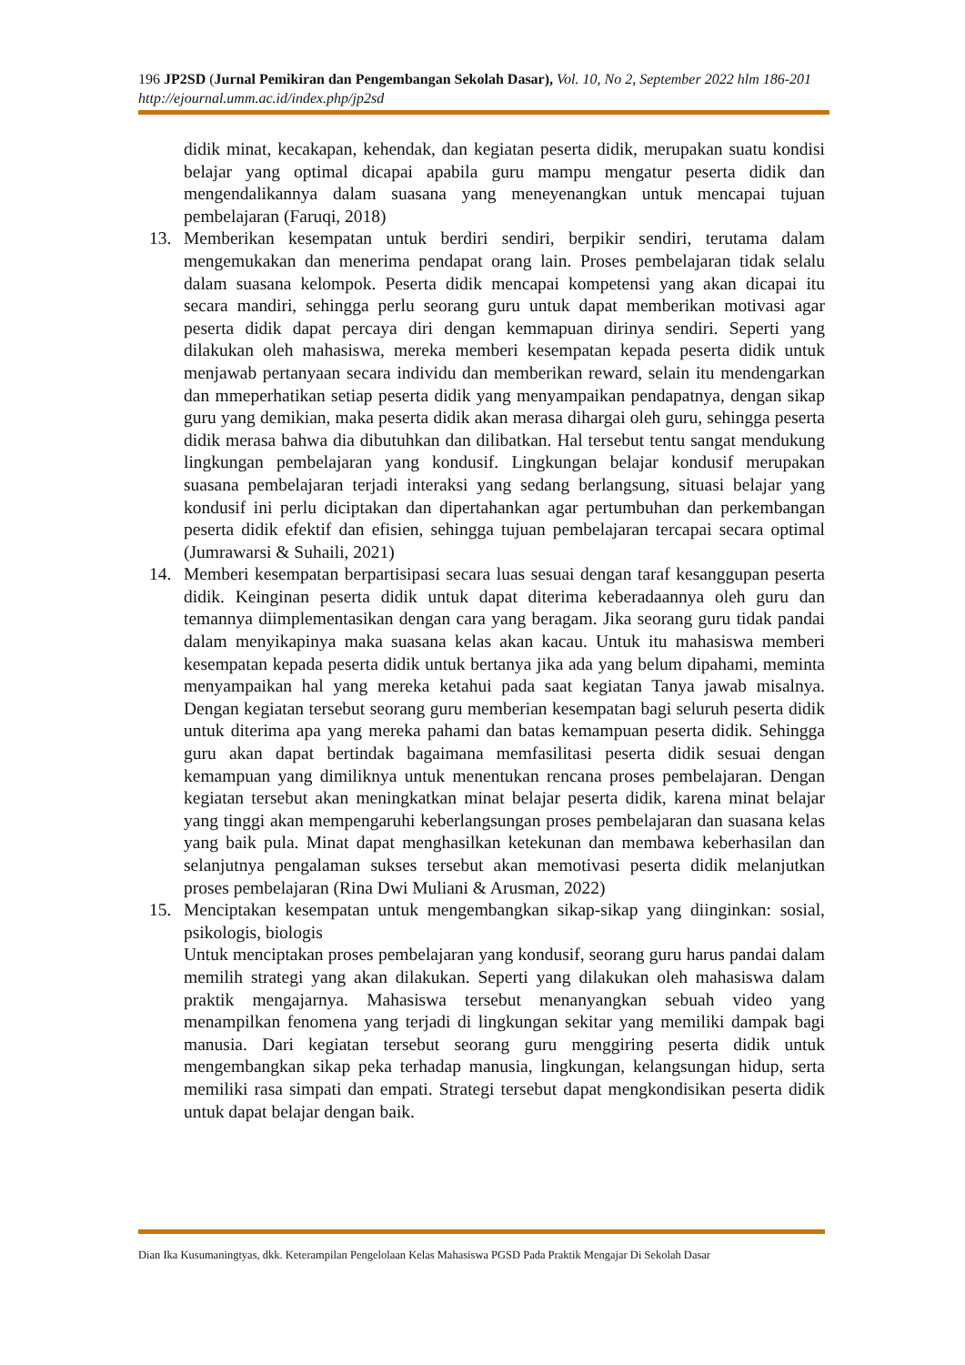196 JP2SD (Jurnal Pemikiran dan Pengembangan Sekolah Dasar), Vol. 10, No 2, September 2022 hlm 186-201
http://ejournal.umm.ac.id/index.php/jp2sd
didik minat, kecakapan, kehendak, dan kegiatan peserta didik, merupakan suatu kondisi belajar yang optimal dicapai apabila guru mampu mengatur peserta didik dan mengendalikannya dalam suasana yang meneyenangkan untuk mencapai tujuan pembelajaran (Faruqi, 2018)
13. Memberikan kesempatan untuk berdiri sendiri, berpikir sendiri, terutama dalam mengemukakan dan menerima pendapat orang lain. Proses pembelajaran tidak selalu dalam suasana kelompok. Peserta didik mencapai kompetensi yang akan dicapai itu secara mandiri, sehingga perlu seorang guru untuk dapat memberikan motivasi agar peserta didik dapat percaya diri dengan kemmapuan dirinya sendiri. Seperti yang dilakukan oleh mahasiswa, mereka memberi kesempatan kepada peserta didik untuk menjawab pertanyaan secara individu dan memberikan reward, selain itu mendengarkan dan mmeperhatikan setiap peserta didik yang menyampaikan pendapatnya, dengan sikap guru yang demikian, maka peserta didik akan merasa dihargai oleh guru, sehingga peserta didik merasa bahwa dia dibutuhkan dan dilibatkan. Hal tersebut tentu sangat mendukung lingkungan pembelajaran yang kondusif. Lingkungan belajar kondusif merupakan suasana pembelajaran terjadi interaksi yang sedang berlangsung, situasi belajar yang kondusif ini perlu diciptakan dan dipertahankan agar pertumbuhan dan perkembangan peserta didik efektif dan efisien, sehingga tujuan pembelajaran tercapai secara optimal (Jumrawarsi & Suhaili, 2021)
14. Memberi kesempatan berpartisipasi secara luas sesuai dengan taraf kesanggupan peserta didik. Keinginan peserta didik untuk dapat diterima keberadaannya oleh guru dan temannya diimplementasikan dengan cara yang beragam. Jika seorang guru tidak pandai dalam menyikapinya maka suasana kelas akan kacau. Untuk itu mahasiswa memberi kesempatan kepada peserta didik untuk bertanya jika ada yang belum dipahami, meminta menyampaikan hal yang mereka ketahui pada saat kegiatan Tanya jawab misalnya. Dengan kegiatan tersebut seorang guru memberian kesempatan bagi seluruh peserta didik untuk diterima apa yang mereka pahami dan batas kemampuan peserta didik. Sehingga guru akan dapat bertindak bagaimana memfasilitasi peserta didik sesuai dengan kemampuan yang dimiliknya untuk menentukan rencana proses pembelajaran. Dengan kegiatan tersebut akan meningkatkan minat belajar peserta didik, karena minat belajar yang tinggi akan mempengaruhi keberlangsungan proses pembelajaran dan suasana kelas yang baik pula. Minat dapat menghasilkan ketekunan dan membawa keberhasilan dan selanjutnya pengalaman sukses tersebut akan memotivasi peserta didik melanjutkan proses pembelajaran (Rina Dwi Muliani & Arusman, 2022)
15. Menciptakan kesempatan untuk mengembangkan sikap-sikap yang diinginkan: sosial, psikologis, biologis
Untuk menciptakan proses pembelajaran yang kondusif, seorang guru harus pandai dalam memilih strategi yang akan dilakukan. Seperti yang dilakukan oleh mahasiswa dalam praktik mengajarnya. Mahasiswa tersebut menanyangkan sebuah video yang menampilkan fenomena yang terjadi di lingkungan sekitar yang memiliki dampak bagi manusia. Dari kegiatan tersebut seorang guru menggiring peserta didik untuk mengembangkan sikap peka terhadap manusia, lingkungan, kelangsungan hidup, serta memiliki rasa simpati dan empati. Strategi tersebut dapat mengkondisikan peserta didik untuk dapat belajar dengan baik.
Dian Ika Kusumaningtyas, dkk. Keterampilan Pengelolaan Kelas Mahasiswa PGSD Pada Praktik Mengajar Di Sekolah Dasar